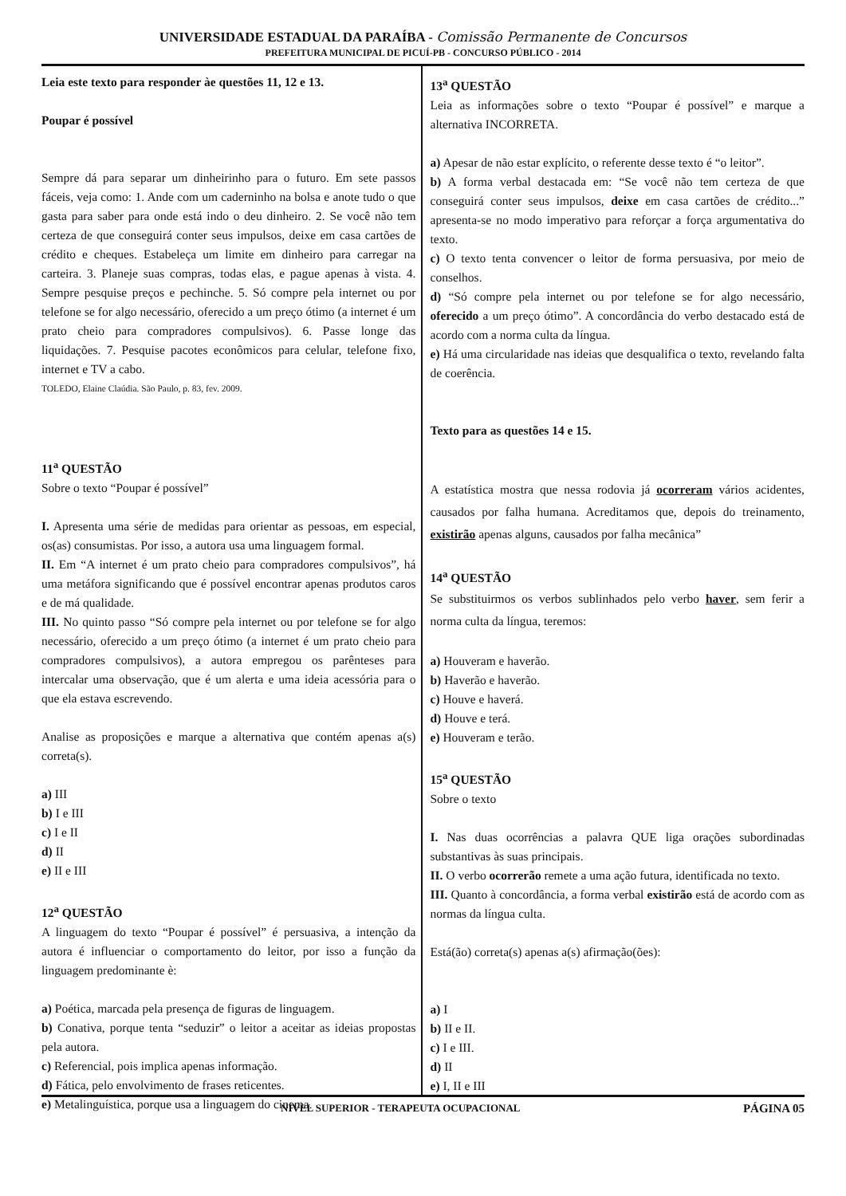UNIVERSIDADE ESTADUAL DA PARAÍBA - Comissão Permanente de Concursos
PREFEITURA MUNICIPAL DE PICUÍ-PB - CONCURSO PÚBLICO - 2014
Leia este texto para responder àe questões 11, 12 e 13.
Poupar é possível
Sempre dá para separar um dinheirinho para o futuro. Em sete passos fáceis, veja como: 1. Ande com um caderninho na bolsa e anote tudo o que gasta para saber para onde está indo o deu dinheiro. 2. Se você não tem certeza de que conseguirá conter seus impulsos, deixe em casa cartões de crédito e cheques. Estabeleça um limite em dinheiro para carregar na carteira. 3. Planeje suas compras, todas elas, e pague apenas à vista. 4. Sempre pesquise preços e pechinche. 5. Só compre pela internet ou por telefone se for algo necessário, oferecido a um preço ótimo (a internet é um prato cheio para compradores compulsivos). 6. Passe longe das liquidações. 7. Pesquise pacotes econômicos para celular, telefone fixo, internet e TV a cabo.
TOLEDO, Elaine Claúdia. São Paulo, p. 83, fev. 2009.
11<sup>a</sup> QUESTÃO
Sobre o texto “Poupar é possível”
I. Apresenta uma série de medidas para orientar as pessoas, em especial, os(as) consumistas. Por isso, a autora usa uma linguagem formal.
II. Em “A internet é um prato cheio para compradores compulsivos”, há uma metáfora significando que é possível encontrar apenas produtos caros e de má qualidade.
III. No quinto passo “Só compre pela internet ou por telefone se for algo necessário, oferecido a um preço ótimo (a internet é um prato cheio para compradores compulsivos), a autora empregou os parênteses para intercalar uma observação, que é um alerta e uma ideia acessória para o que ela estava escrevendo.
Analise as proposições e marque a alternativa que contém apenas a(s) correta(s).
a) III
b) I e III
c) I e II
d) II
e) II e III
12<sup>a</sup> QUESTÃO
A linguagem do texto “Poupar é possível” é persuasiva, a intenção da autora é influenciar o comportamento do leitor, por isso a função da linguagem predominante è:
a) Poética, marcada pela presença de figuras de linguagem.
b) Conativa, porque tenta “seduzir” o leitor a aceitar as ideias propostas pela autora.
c) Referencial, pois implica apenas informação.
d) Fática, pelo envolvimento de frases reticentes.
e) Metalinguística, porque usa a linguagem do cinema.
13<sup>a</sup> QUESTÃO
Leia as informações sobre o texto “Poupar é possível” e marque a alternativa INCORRETA.
a) Apesar de não estar explícito, o referente desse texto é “o leitor”.
b) A forma verbal destacada em: “Se você não tem certeza de que conseguirá conter seus impulsos, deixe em casa cartões de crédito...” apresenta-se no modo imperativo para reforçar a força argumentativa do texto.
c) O texto tenta convencer o leitor de forma persuasiva, por meio de conselhos.
d) “Só compre pela internet ou por telefone se for algo necessário, oferecido a um preço ótimo”. A concordância do verbo destacado está de acordo com a norma culta da língua.
e) Há uma circularidade nas ideias que desqualifica o texto, revelando falta de coerência.
Texto para as questões 14 e 15.
A estatística mostra que nessa rodovia já ocorreram vários acidentes, causados por falha humana. Acreditamos que, depois do treinamento, existirão apenas alguns, causados por falha mecânica”
14<sup>a</sup> QUESTÃO
Se substituirmos os verbos sublinhados pelo verbo haver, sem ferir a norma culta da língua, teremos:
a) Houveram e haverão.
b) Haverão e haverão.
c) Houve e haverá.
d) Houve e terá.
e) Houveram e terão.
15<sup>a</sup> QUESTÃO
Sobre o texto
I. Nas duas ocorrências a palavra QUE liga orações subordinadas substantivas às suas principais.
II. O verbo ocorrerão remete a uma ação futura, identificada no texto.
III. Quanto à concordância, a forma verbal existirão está de acordo com as normas da língua culta.
Está(ão) correta(s) apenas a(s) afirmação(ões):
a) I
b) II e II.
c) I e III.
d) II
e) I, II e III
NÍVEL SUPERIOR - TERAPEUTA OCUPACIONAL PÁGINA 05